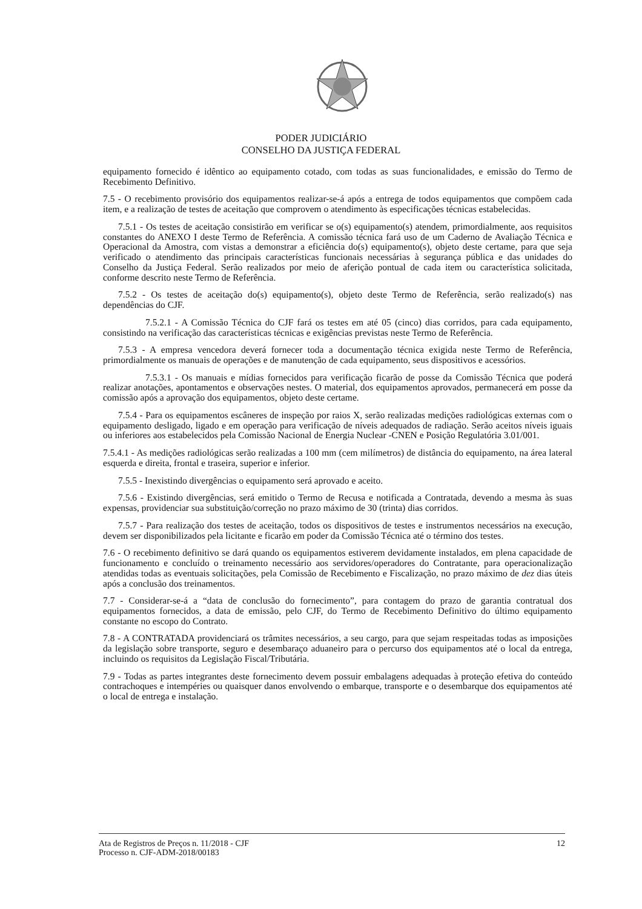PODER JUDICIÁRIO
CONSELHO DA JUSTIÇA FEDERAL
equipamento fornecido é idêntico ao equipamento cotado, com todas as suas funcionalidades, e emissão do Termo de Recebimento Definitivo.
7.5 - O recebimento provisório dos equipamentos realizar-se-á após a entrega de todos equipamentos que compõem cada item, e a realização de testes de aceitação que comprovem o atendimento às especificações técnicas estabelecidas.
7.5.1 - Os testes de aceitação consistirão em verificar se o(s) equipamento(s) atendem, primordialmente, aos requisitos constantes do ANEXO I deste Termo de Referência. A comissão técnica fará uso de um Caderno de Avaliação Técnica e Operacional da Amostra, com vistas a demonstrar a eficiência do(s) equipamento(s), objeto deste certame, para que seja verificado o atendimento das principais características funcionais necessárias à segurança pública e das unidades do Conselho da Justiça Federal. Serão realizados por meio de aferição pontual de cada item ou característica solicitada, conforme descrito neste Termo de Referência.
7.5.2 - Os testes de aceitação do(s) equipamento(s), objeto deste Termo de Referência, serão realizado(s) nas dependências do CJF.
7.5.2.1 - A Comissão Técnica do CJF fará os testes em até 05 (cinco) dias corridos, para cada equipamento, consistindo na verificação das características técnicas e exigências previstas neste Termo de Referência.
7.5.3 - A empresa vencedora deverá fornecer toda a documentação técnica exigida neste Termo de Referência, primordialmente os manuais de operações e de manutenção de cada equipamento, seus dispositivos e acessórios.
7.5.3.1 - Os manuais e mídias fornecidos para verificação ficarão de posse da Comissão Técnica que poderá realizar anotações, apontamentos e observações nestes. O material, dos equipamentos aprovados, permanecerá em posse da comissão após a aprovação dos equipamentos, objeto deste certame.
7.5.4 - Para os equipamentos escâneres de inspeção por raios X, serão realizadas medições radiológicas externas com o equipamento desligado, ligado e em operação para verificação de níveis adequados de radiação. Serão aceitos níveis iguais ou inferiores aos estabelecidos pela Comissão Nacional de Energia Nuclear -CNEN e Posição Regulatória 3.01/001.
7.5.4.1 - As medições radiológicas serão realizadas a 100 mm (cem milímetros) de distância do equipamento, na área lateral esquerda e direita, frontal e traseira, superior e inferior.
7.5.5 - Inexistindo divergências o equipamento será aprovado e aceito.
7.5.6 - Existindo divergências, será emitido o Termo de Recusa e notificada a Contratada, devendo a mesma às suas expensas, providenciar sua substituição/correção no prazo máximo de 30 (trinta) dias corridos.
7.5.7 - Para realização dos testes de aceitação, todos os dispositivos de testes e instrumentos necessários na execução, devem ser disponibilizados pela licitante e ficarão em poder da Comissão Técnica até o término dos testes.
7.6 - O recebimento definitivo se dará quando os equipamentos estiverem devidamente instalados, em plena capacidade de funcionamento e concluído o treinamento necessário aos servidores/operadores do Contratante, para operacionalização atendidas todas as eventuais solicitações, pela Comissão de Recebimento e Fiscalização, no prazo máximo de dez dias úteis após a conclusão dos treinamentos.
7.7 - Considerar-se-á a “data de conclusão do fornecimento”, para contagem do prazo de garantia contratual dos equipamentos fornecidos, a data de emissão, pelo CJF, do Termo de Recebimento Definitivo do último equipamento constante no escopo do Contrato.
7.8 - A CONTRATADA providenciará os trâmites necessários, a seu cargo, para que sejam respeitadas todas as imposições da legislação sobre transporte, seguro e desembaraço aduaneiro para o percurso dos equipamentos até o local da entrega, incluindo os requisitos da Legislação Fiscal/Tributária.
7.9 - Todas as partes integrantes deste fornecimento devem possuir embalagens adequadas à proteção efetiva do conteúdo contrachoques e intempéries ou quaisquer danos envolvendo o embarque, transporte e o desembarque dos equipamentos até o local de entrega e instalação.
Ata de Registros de Preços n. 11/2018 - CJF
Processo n. CJF-ADM-2018/00183
12